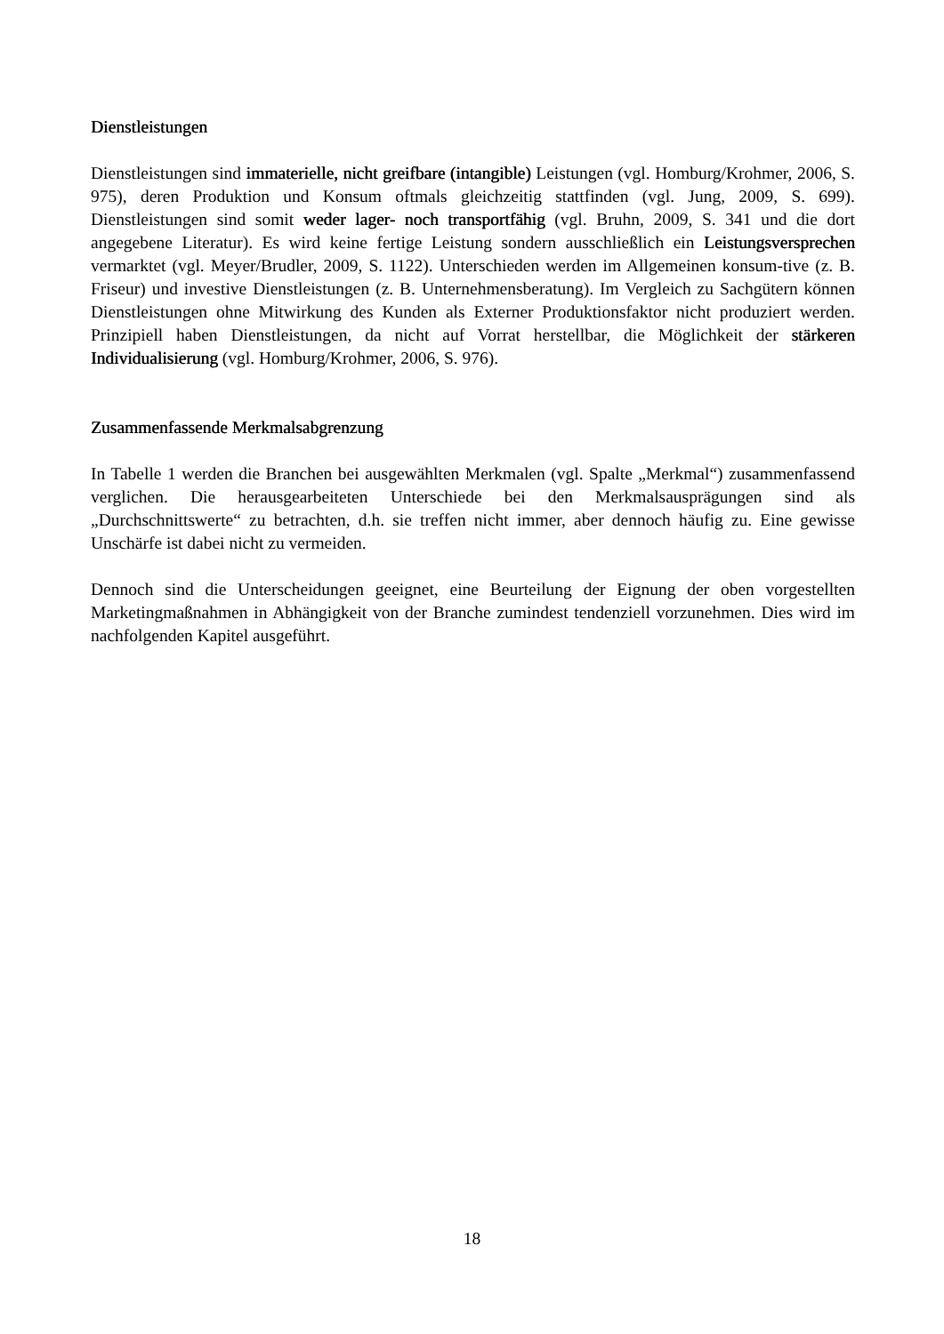Dienstleistungen
Dienstleistungen sind immaterielle, nicht greifbare (intangible) Leistungen (vgl. Homburg/Krohmer, 2006, S. 975), deren Produktion und Konsum oftmals gleichzeitig stattfinden (vgl. Jung, 2009, S. 699). Dienstleistungen sind somit weder lager- noch transportfähig (vgl. Bruhn, 2009, S. 341 und die dort angegebene Literatur). Es wird keine fertige Leistung sondern ausschließlich ein Leistungsversprechen vermarktet (vgl. Meyer/Brudler, 2009, S. 1122). Unterschieden werden im Allgemeinen konsum-tive (z. B. Friseur) und investive Dienstleistungen (z. B. Unternehmensberatung). Im Vergleich zu Sachgütern können Dienstleistungen ohne Mitwirkung des Kunden als Externer Produktionsfaktor nicht produziert werden. Prinzipiell haben Dienstleistungen, da nicht auf Vorrat herstellbar, die Möglichkeit der stärkeren Individualisierung (vgl. Homburg/Krohmer, 2006, S. 976).
Zusammenfassende Merkmalsabgrenzung
In Tabelle 1 werden die Branchen bei ausgewählten Merkmalen (vgl. Spalte „Merkmal“) zusammenfassend verglichen. Die herausgearbeiteten Unterschiede bei den Merkmalsausprägungen sind als „Durchschnittswerte“ zu betrachten, d.h. sie treffen nicht immer, aber dennoch häufig zu. Eine gewisse Unschärfe ist dabei nicht zu vermeiden.
Dennoch sind die Unterscheidungen geeignet, eine Beurteilung der Eignung der oben vorgestellten Marketingmaßnahmen in Abhängigkeit von der Branche zumindest tendenziell vorzunehmen. Dies wird im nachfolgenden Kapitel ausgeführt.
18